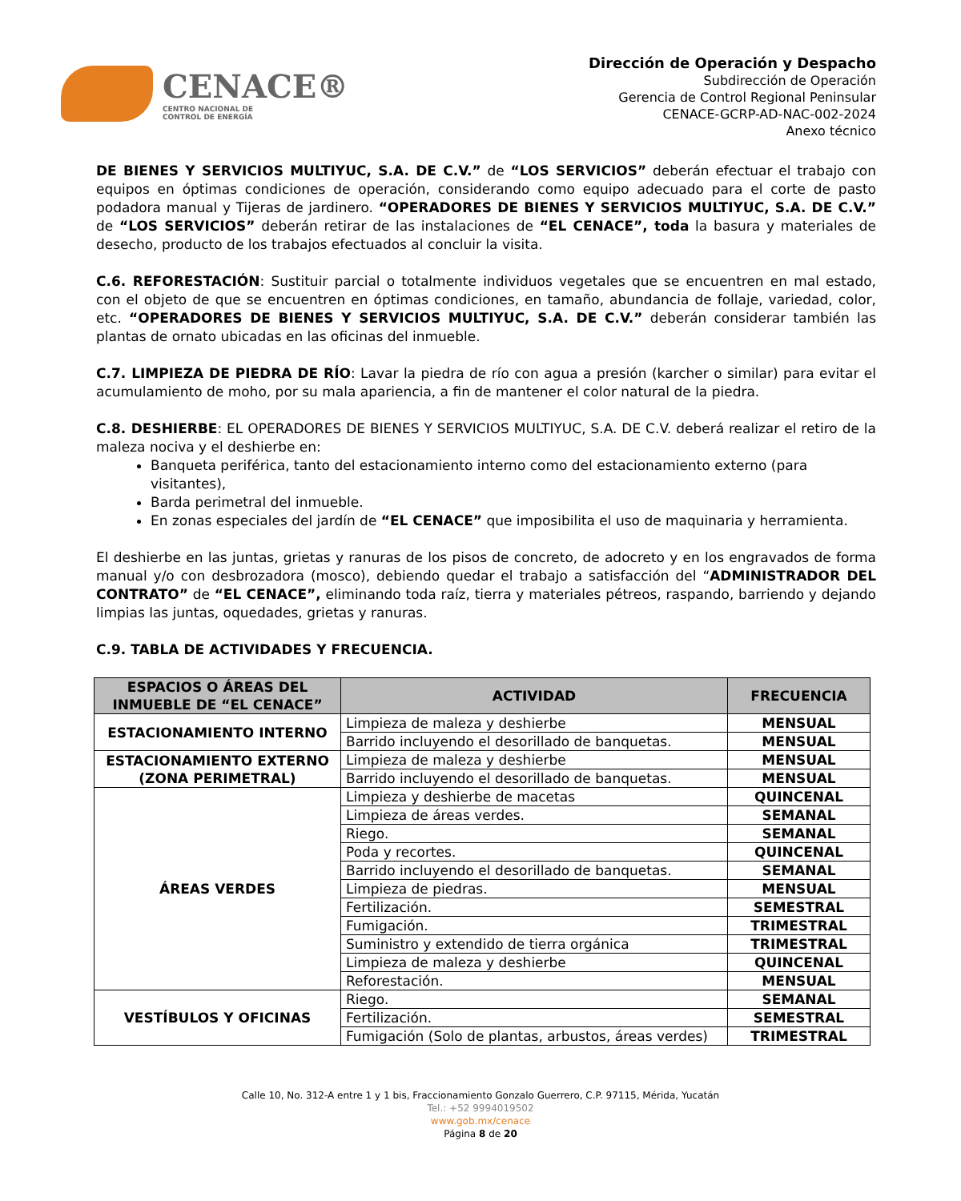CENACE®
CENTRO NACIONAL DE
CONTROL DE ENERGÍA
Dirección de Operación y Despacho
Subdirección de Operación
Gerencia de Control Regional Peninsular
CENACE-GCRP-AD-NAC-002-2024
Anexo técnico
DE BIENES Y SERVICIOS MULTIYUC, S.A. DE C.V.” de “LOS SERVICIOS” deberán efectuar el trabajo con equipos en óptimas condiciones de operación, considerando como equipo adecuado para el corte de pasto podadora manual y Tijeras de jardinero. “OPERADORES DE BIENES Y SERVICIOS MULTIYUC, S.A. DE C.V.” de “LOS SERVICIOS” deberán retirar de las instalaciones de “EL CENACE”, toda la basura y materiales de desecho, producto de los trabajos efectuados al concluir la visita.
C.6. REFORESTACIÓN: Sustituir parcial o totalmente individuos vegetales que se encuentren en mal estado, con el objeto de que se encuentren en óptimas condiciones, en tamaño, abundancia de follaje, variedad, color, etc. “OPERADORES DE BIENES Y SERVICIOS MULTIYUC, S.A. DE C.V.” deberán considerar también las plantas de ornato ubicadas en las oficinas del inmueble.
C.7. LIMPIEZA DE PIEDRA DE RÍO: Lavar la piedra de río con agua a presión (karcher o similar) para evitar el acumulamiento de moho, por su mala apariencia, a fin de mantener el color natural de la piedra.
C.8. DESHIERBE: EL OPERADORES DE BIENES Y SERVICIOS MULTIYUC, S.A. DE C.V. deberá realizar el retiro de la maleza nociva y el deshierbe en:
Banqueta periférica, tanto del estacionamiento interno como del estacionamiento externo (para visitantes),
Barda perimetral del inmueble.
En zonas especiales del jardín de “EL CENACE” que imposibilita el uso de maquinaria y herramienta.
El deshierbe en las juntas, grietas y ranuras de los pisos de concreto, de adocreto y en los engravados de forma manual y/o con desbrozadora (mosco), debiendo quedar el trabajo a satisfacción del “ADMINISTRADOR DEL CONTRATO” de “EL CENACE”, eliminando toda raíz, tierra y materiales pétreos, raspando, barriendo y dejando limpias las juntas, oquedades, grietas y ranuras.
C.9. TABLA DE ACTIVIDADES Y FRECUENCIA.
| ESPACIOS O ÁREAS DEL INMUEBLE DE “EL CENACE” | ACTIVIDAD | FRECUENCIA |
| --- | --- | --- |
| ESTACIONAMIENTO INTERNO | Limpieza de maleza y deshierbe | MENSUAL |
| | Barrido incluyendo el desorillado de banquetas. | MENSUAL |
| ESTACIONAMIENTO EXTERNO (ZONA PERIMETRAL) | Limpieza de maleza y deshierbe | MENSUAL |
| | Barrido incluyendo el desorillado de banquetas. | MENSUAL |
| ÁREAS VERDES | Limpieza y deshierbe de macetas | QUINCENAL |
| | Limpieza de áreas verdes. | SEMANAL |
| | Riego. | SEMANAL |
| | Poda y recortes. | QUINCENAL |
| | Barrido incluyendo el desorillado de banquetas. | SEMANAL |
| | Limpieza de piedras. | MENSUAL |
| | Fertilización. | SEMESTRAL |
| | Fumigación. | TRIMESTRAL |
| | Suministro y extendido de tierra orgánica | TRIMESTRAL |
| | Limpieza de maleza y deshierbe | QUINCENAL |
| | Reforestación. | MENSUAL |
| VESTÍBULOS Y OFICINAS | Riego. | SEMANAL |
| | Fertilización. | SEMESTRAL |
| | Fumigación (Solo de plantas, arbustos, áreas verdes) | TRIMESTRAL |
Calle 10, No. 312-A entre 1 y 1 bis, Fraccionamiento Gonzalo Guerrero, C.P. 97115, Mérida, Yucatán
Tel.: +52 9994019502
www.gob.mx/cenace
Página 8 de 20